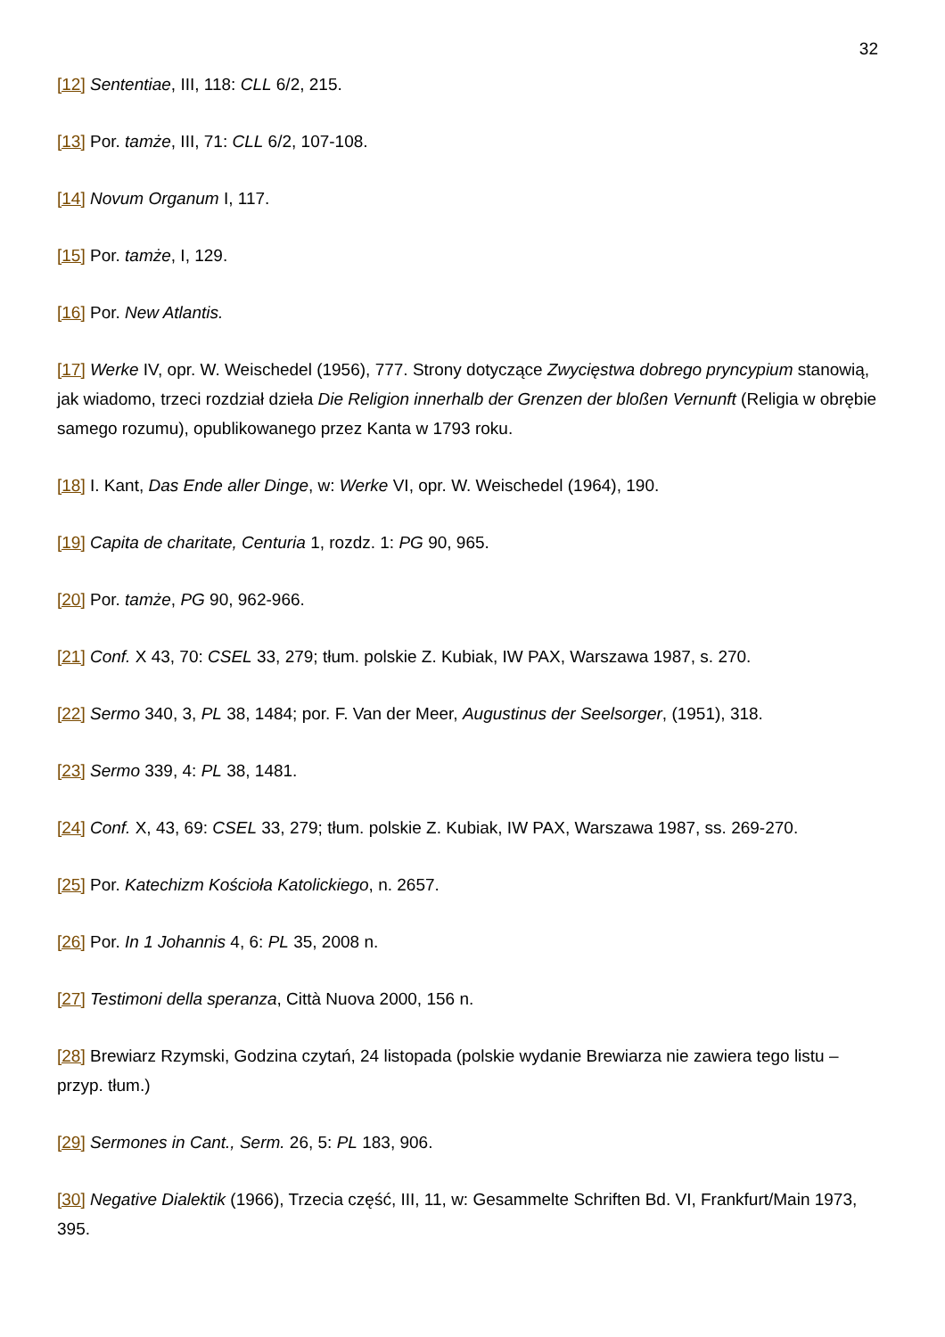32
[12] Sententiae, III, 118: CLL 6/2, 215.
[13] Por. tamże, III, 71: CLL 6/2, 107-108.
[14] Novum Organum I, 117.
[15] Por. tamże, I, 129.
[16] Por. New Atlantis.
[17] Werke IV, opr. W. Weischedel (1956), 777. Strony dotyczące Zwycięstwa dobrego pryncypium stanowią, jak wiadomo, trzeci rozdział dzieła Die Religion innerhalb der Grenzen der bloßen Vernunft (Religia w obrębie samego rozumu), opublikowanego przez Kanta w 1793 roku.
[18] I. Kant, Das Ende aller Dinge, w: Werke VI, opr. W. Weischedel (1964), 190.
[19] Capita de charitate, Centuria 1, rozdz. 1: PG 90, 965.
[20] Por. tamże, PG 90, 962-966.
[21] Conf. X 43, 70: CSEL 33, 279; tłum. polskie Z. Kubiak, IW PAX, Warszawa 1987, s. 270.
[22] Sermo 340, 3, PL 38, 1484; por. F. Van der Meer, Augustinus der Seelsorger, (1951), 318.
[23] Sermo 339, 4: PL 38, 1481.
[24] Conf. X, 43, 69: CSEL 33, 279; tłum. polskie Z. Kubiak, IW PAX, Warszawa 1987, ss. 269-270.
[25] Por. Katechizm Kościoła Katolickiego, n. 2657.
[26] Por. In 1 Johannis 4, 6: PL 35, 2008 n.
[27] Testimoni della speranza, Città Nuova 2000, 156 n.
[28] Brewiarz Rzymski, Godzina czytań, 24 listopada (polskie wydanie Brewiarza nie zawiera tego listu – przyp. tłum.)
[29] Sermones in Cant., Serm. 26, 5: PL 183, 906.
[30] Negative Dialektik (1966), Trzecia część, III, 11, w: Gesammelte Schriften Bd. VI, Frankfurt/Main 1973, 395.